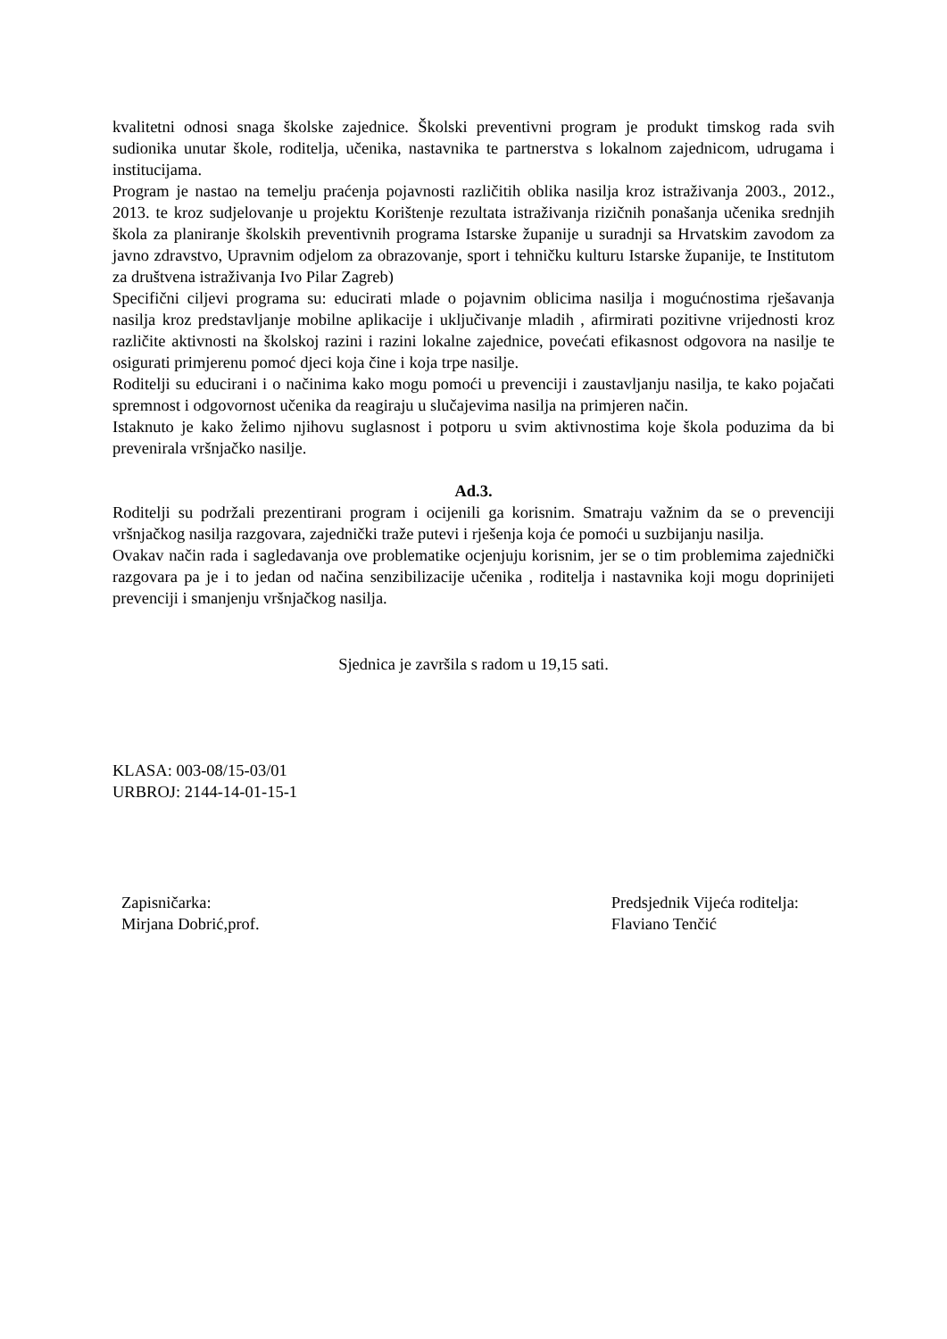kvalitetni odnosi snaga školske zajednice. Školski preventivni program je produkt timskog rada svih sudionika unutar škole, roditelja, učenika, nastavnika te partnerstva s lokalnom zajednicom, udrugama i institucijama.
Program je nastao na temelju praćenja pojavnosti različitih oblika nasilja kroz istraživanja 2003., 2012., 2013. te kroz sudjelovanje u projektu Korištenje rezultata istraživanja rizičnih ponašanja učenika srednjih škola za planiranje školskih preventivnih programa Istarske županije u suradnji sa Hrvatskim zavodom za javno zdravstvo, Upravnim odjelom za obrazovanje, sport i tehničku kulturu Istarske županije, te Institutom za društvena istraživanja Ivo Pilar Zagreb)
Specifični ciljevi programa su: educirati mlade o pojavnim oblicima nasilja i mogućnostima rješavanja nasilja kroz predstavljanje mobilne aplikacije i uključivanje mladih , afirmirati pozitivne vrijednosti kroz različite aktivnosti na školskoj razini i razini lokalne zajednice, povećati efikasnost odgovora na nasilje te osigurati primjerenu pomoć djeci koja čine i koja trpe nasilje.
Roditelji su educirani i o načinima kako mogu pomoći u prevenciji i zaustavljanju nasilja, te kako pojačati spremnost i odgovornost učenika da reagiraju u slučajevima nasilja na primjeren način.
Istaknuto je kako želimo njihovu suglasnost i potporu u svim aktivnostima koje škola poduzima da bi prevenirala vršnjačko nasilje.
Ad.3.
Roditelji su podržali prezentirani program i ocijenili ga korisnim. Smatraju važnim da se o prevenciji vršnjačkog nasilja razgovara, zajednički traže putevi i rješenja koja će pomoći u suzbijanju nasilja.
Ovakav način rada i sagledavanja ove problematike ocjenjuju korisnim, jer se o tim problemima zajednički razgovara pa je i to jedan od načina senzibilizacije učenika , roditelja i nastavnika koji mogu doprinijeti prevenciji i smanjenju vršnjačkog nasilja.
Sjednica je završila s radom u 19,15 sati.
KLASA: 003-08/15-03/01
URBROJ: 2144-14-01-15-1
Zapisničarka:
Mirjana Dobrić,prof.
Predsjednik Vijeća roditelja:
Flaviano Tenčić